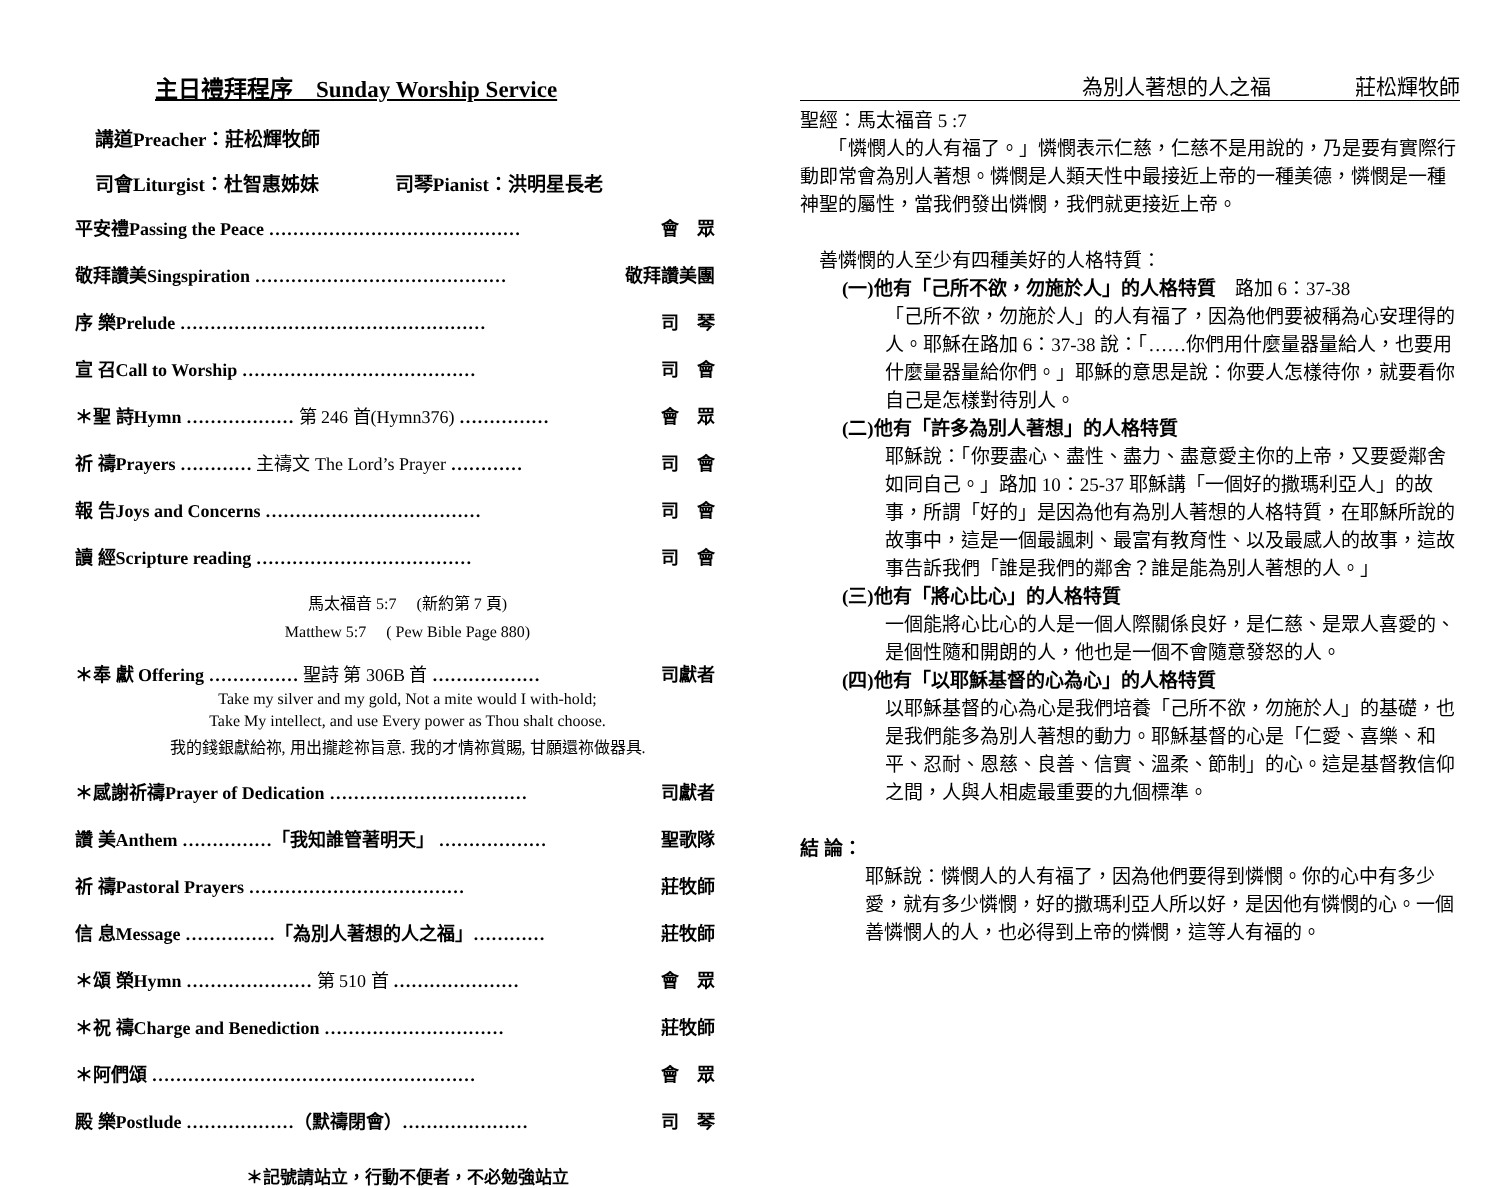主日禮拜程序　Sunday Worship Service
講道Preacher：莊松輝牧師
司會Liturgist：杜智惠姊妹　　　　司琴Pianist：洪明星長老
平安禮Passing the Peace …………………………………… 會　眾
敬拜讚美Singspiration …………………………………… 敬拜讚美團
序 樂Prelude …………………………………………… 司　琴
宣 召Call to Worship ………………………………… 司　會
＊聖 詩Hymn ……………… 第 246 首(Hymn376) …………… 會　眾
祈 禱Prayers ………… 主禱文 The Lord’s Prayer ………… 司　會
報 告Joys and Concerns ……………………………… 司　會
讀 經Scripture reading ……………………………… 司　會
馬太福音 5:7　 (新約第 7 頁)
Matthew 5:7　 ( Pew Bible Page 880)
＊奉 獻 Offering …………… 聖詩 第 306B 首 ……………… 司獻者
Take my silver and my gold, Not a mite would I with-hold;
Take My intellect, and use Every power as Thou shalt choose.
我的錢銀獻給祢, 用出攏趁祢旨意. 我的才情祢賞賜, 甘願還祢做器具.
＊感謝祈禱Prayer of Dedication …………………………… 司獻者
讚 美Anthem ……………「我知誰管著明天」 ……………… 聖歌隊
祈 禱Pastoral Prayers ……………………………… 莊牧師
信 息Message ……………「為別人著想的人之福」………… 莊牧師
＊頌 榮Hymn ………………… 第 510 首 ………………… 會　眾
＊祝 禱Charge and Benediction ………………………… 莊牧師
＊阿們頌 ……………………………………………… 會　眾
殿 樂Postlude ………………（默禱閉會）………………… 司　琴
＊記號請站立，行動不便者，不必勉強站立
為別人著想的人之福　　　　莊松輝牧師
聖經：馬太福音 5 :7
　　「憐憫人的人有福了。」憐憫表示仁慈，仁慈不是用說的，乃是要有實際行動即常會為別人著想。憐憫是人類天性中最接近上帝的一種美德，憐憫是一種神聖的屬性，當我們發出憐憫，我們就更接近上帝。
　善憐憫的人至少有四種美好的人格特質：
(一)他有「己所不欲，勿施於人」的人格特質　路加 6：37-38
「己所不欲，勿施於人」的人有福了，因為他們要被稱為心安理得的人。耶穌在路加 6：37-38 說：「……你們用什麼量器量給人，也要用什麼量器量給你們。」耶穌的意思是說：你要人怎樣待你，就要看你自己是怎樣對待別人。
(二)他有「許多為別人著想」的人格特質
耶穌說：「你要盡心、盡性、盡力、盡意愛主你的上帝，又要愛鄰舍如同自己。」路加 10：25-37 耶穌講「一個好的撒瑪利亞人」的故事，所謂「好的」是因為他有為別人著想的人格特質，在耶穌所說的故事中，這是一個最諷刺、最富有教育性、以及最感人的故事，這故事告訴我們「誰是我們的鄰舍？誰是能為別人著想的人。」
(三)他有「將心比心」的人格特質
一個能將心比心的人是一個人際關係良好，是仁慈、是眾人喜愛的、是個性隨和開朗的人，他也是一個不會隨意發怒的人。
(四)他有「以耶穌基督的心為心」的人格特質
以耶穌基督的心為心是我們培養「己所不欲，勿施於人」的基礎，也是我們能多為別人著想的動力。耶穌基督的心是「仁愛、喜樂、和平、忍耐、恩慈、良善、信實、溫柔、節制」的心。這是基督教信仰之間，人與人相處最重要的九個標準。
結 論：
耶穌說：憐憫人的人有福了，因為他們要得到憐憫。你的心中有多少愛，就有多少憐憫，好的撒瑪利亞人所以好，是因他有憐憫的心。一個善憐憫人的人，也必得到上帝的憐憫，這等人有福的。